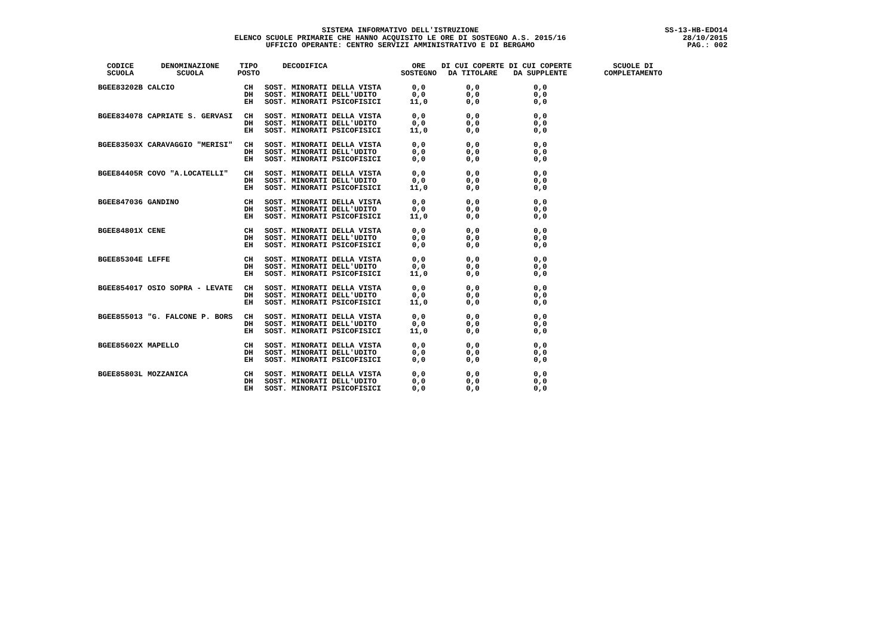SISTEMA INFORMATIVO DELL'ISTRUZIONE
ELENCO SCUOLE PRIMARIE CHE HANNO ACQUISITO LE ORE DI SOSTEGNO A.S. 2015/16
UFFICIO OPERANTE: CENTRO SERVIZI AMMINISTRATIVO E DI BERGAMO
SS-13-HB-EDO14
28/10/2015
PAG.: 002
| CODICE SCUOLA | DENOMINAZIONE SCUOLA | TIPO POSTO | DECODIFICA | ORE SOSTEGNO | DI CUI COPERTE DA TITOLARE | DI CUI COPERTE DA SUPPLENTE | SCUOLE DI COMPLETAMENTO |
| --- | --- | --- | --- | --- | --- | --- | --- |
| BGEE83202B | CALCIO | CH DH EH | SOST. MINORATI DELLA VISTA SOST. MINORATI DELL'UDITO SOST. MINORATI PSICOFISICI | 0,0 0,0 11,0 | 0,0 0,0 0,0 | 0,0 0,0 0,0 | |
| BGEE834078 | CAPRIATE S. GERVASI | CH DH EH | SOST. MINORATI DELLA VISTA SOST. MINORATI DELL'UDITO SOST. MINORATI PSICOFISICI | 0,0 0,0 11,0 | 0,0 0,0 0,0 | 0,0 0,0 0,0 | |
| BGEE83503X | CARAVAGGIO "MERISI" | CH DH EH | SOST. MINORATI DELLA VISTA SOST. MINORATI DELL'UDITO SOST. MINORATI PSICOFISICI | 0,0 0,0 0,0 | 0,0 0,0 0,0 | 0,0 0,0 0,0 | |
| BGEE84405R | COVO "A.LOCATELLI" | CH DH EH | SOST. MINORATI DELLA VISTA SOST. MINORATI DELL'UDITO SOST. MINORATI PSICOFISICI | 0,0 0,0 11,0 | 0,0 0,0 0,0 | 0,0 0,0 0,0 | |
| BGEE847036 | GANDINO | CH DH EH | SOST. MINORATI DELLA VISTA SOST. MINORATI DELL'UDITO SOST. MINORATI PSICOFISICI | 0,0 0,0 11,0 | 0,0 0,0 0,0 | 0,0 0,0 0,0 | |
| BGEE84801X | CENE | CH DH EH | SOST. MINORATI DELLA VISTA SOST. MINORATI DELL'UDITO SOST. MINORATI PSICOFISICI | 0,0 0,0 0,0 | 0,0 0,0 0,0 | 0,0 0,0 0,0 | |
| BGEE85304E | LEFFE | CH DH EH | SOST. MINORATI DELLA VISTA SOST. MINORATI DELL'UDITO SOST. MINORATI PSICOFISICI | 0,0 0,0 11,0 | 0,0 0,0 0,0 | 0,0 0,0 0,0 | |
| BGEE854017 | OSIO SOPRA - LEVATE | CH DH EH | SOST. MINORATI DELLA VISTA SOST. MINORATI DELL'UDITO SOST. MINORATI PSICOFISICI | 0,0 0,0 11,0 | 0,0 0,0 0,0 | 0,0 0,0 0,0 | |
| BGEE855013 | "G. FALCONE P. BORS | CH DH EH | SOST. MINORATI DELLA VISTA SOST. MINORATI DELL'UDITO SOST. MINORATI PSICOFISICI | 0,0 0,0 11,0 | 0,0 0,0 0,0 | 0,0 0,0 0,0 | |
| BGEE85602X | MAPELLO | CH DH EH | SOST. MINORATI DELLA VISTA SOST. MINORATI DELL'UDITO SOST. MINORATI PSICOFISICI | 0,0 0,0 0,0 | 0,0 0,0 0,0 | 0,0 0,0 0,0 | |
| BGEE85803L | MOZZANICA | CH DH EH | SOST. MINORATI DELLA VISTA SOST. MINORATI DELL'UDITO SOST. MINORATI PSICOFISICI | 0,0 0,0 0,0 | 0,0 0,0 0,0 | 0,0 0,0 0,0 | |